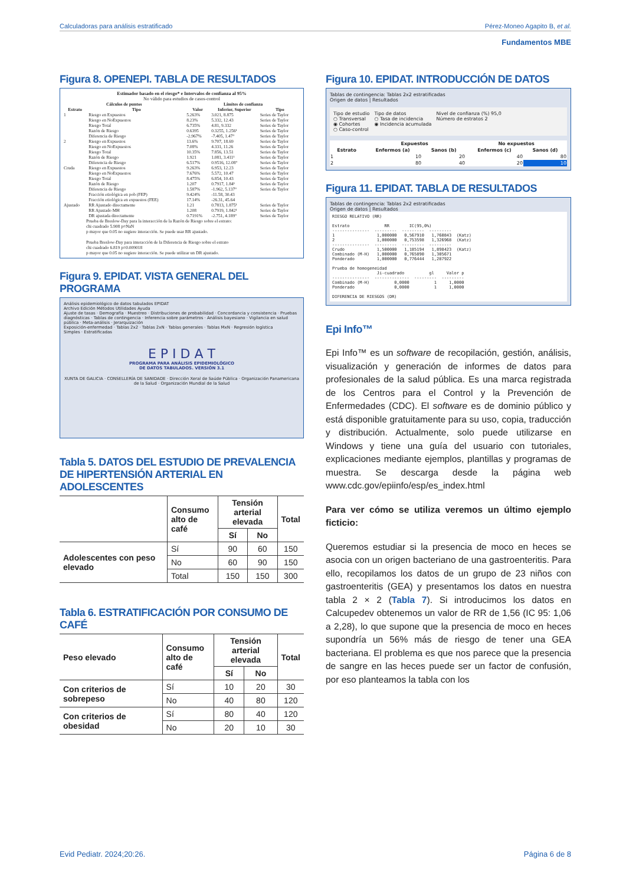Calculadoras para análisis estratificado Pérez-Moneo Agapito B, et al.
Fundamentos MBE
Figura 8. OPENEPI. TABLA DE RESULTADOS
Estimador basado en el riesgo* e Intervalos de confianza al 95%
No válido para estudios de casos-control
| Cálculos de puntos | | Límites de confianza | | |
| --- | --- | --- | --- | --- |
| Estrato | Tipo | Valor | Inferior, Superior | Tipo |
| 1 | Riesgo en Expuestos | 5.263% | 3.021, 8.875 | Series de Taylor |
| | Riesgo en NoExpuestos | 8.23% | 5.332, 12.43 | Series de Taylor |
| | Riesgo Total | 6.735% | 4.81, 9.332 | Series de Taylor |
| | Razón de Riesgo | 0.6395 | 0.3255, 1.256¹ | Series de Taylor |
| | Diferencia de Riesgo | -2.967% | -7.405, 1.47° | Series de Taylor |
| 2 | Riesgo en Expuestos | 13.6% | 9.707, 18.69 | Series de Taylor |
| | Riesgo en NoExpuestos | 7.08% | 4.331, 11.26 | Series de Taylor |
| | Riesgo Total | 10.35% | 7.856, 13.51 | Series de Taylor |
| | Razón de Riesgo | 1.921 | 1.081, 3.411¹ | Series de Taylor |
| | Diferencia de Riesgo | 6.517% | 0.9516, 12.08° | Series de Taylor |
| Cruda | Riesgo en Expuestos | 9.263% | 6.953, 12.23 | Series de Taylor |
| | Riesgo en NoExpuestos | 7.676% | 5.572, 10.47 | Series de Taylor |
| | Riesgo Total | 8.475% | 6.854, 10.43 | Series de Taylor |
| | Razón de Riesgo | 1.207 | 0.7917, 1.84¹ | Series de Taylor |
| | Diferencia de Riesgo | 1.587% | -1.962, 5.137° | Series de Taylor |
| | Fracción etiológica en pob (FEP) | 9.424% | -11.58, 30.43 | |
| | Fracción etiológica en expuestos (FEE) | 17.14% | -26.31, 45.64 | |
| Ajustado | RR Ajustado directamente | 1.21 | 0.7813, 1.875¹ | Series de Taylor |
| | RR Ajustado MH | 1.208 | 0.7919, 1.842¹ | Series de Taylor |
| | DR ajustada directamente | 0.7191% | -2.751, 4.189° | Series de Taylor |
Prueba de Breslow-Day para la interacción de la Razón de Riesgo sobre el estrato:
chi cuadrado 5.908 p=NaN
p mayor que 0.05 no sugiere interacción. Se puede usar RR ajustado.
Prueba Breslow-Day para interacción de la Diferencia de Riesgo sobre el estrato
chi cuadrado 6.819 p=0.009018
p mayor que 0.05 no sugiere interacción. Se puede utilizar un DR ajustado.
Figura 9. EPIDAT. VISTA GENERAL DEL PROGRAMA
Análisis epidemiológico de datos tabulados EPIDAT
Archivo Edición Métodos Utilidades Ayuda
Ajuste de tasas · Demografía · Muestreo · Distribuciones de probabilidad · Concordancia y consistencia · Pruebas diagnósticas · Tablas de contingencia · Inferencia sobre parámetros · Análisis bayesiano · Vigilancia en salud pública · Meta-análisis · Jerarquización
Exposición-enfermedad · Tablas 2x2 · Tablas 2xN · Tablas generales · Tablas MxN · Regresión logística
Simples · Estratificadas
E P I D A T
PROGRAMA PARA ANÁLISIS EPIDEMIOLÓGICO
DE DATOS TABULADOS. VERSIÓN 3.1
XUNTA DE GALICIA · CONSELLERÍA DE SANIDADE · Dirección Xeral de Saúde Pública · Organización Panamericana de la Salud · Organización Mundial de la Salud
Tabla 5. DATOS DEL ESTUDIO DE PREVALENCIA DE HIPERTENSIÓN ARTERIAL EN ADOLESCENTES
| | Consumo alto de café | Tensión arterial elevada | | Total |
| --- | --- | --- | --- | --- |
| | | Sí | No | |
| Adolescentes con peso elevado | Sí | 90 | 60 | 150 |
| | No | 60 | 90 | 150 |
| | Total | 150 | 150 | 300 |
Tabla 6. ESTRATIFICACIÓN POR CONSUMO DE CAFÉ
| Peso elevado | Consumo alto de café | Tensión arterial elevada | | Total |
| --- | --- | --- | --- | --- |
| | | Sí | No | |
| Con criterios de sobrepeso | Sí | 10 | 20 | 30 |
| | No | 40 | 80 | 120 |
| Con criterios de obesidad | Sí | 80 | 40 | 120 |
| | No | 20 | 10 | 30 |
Figura 10. EPIDAT. INTRODUCCIÓN DE DATOS
Tablas de contingencia: Tablas 2x2 estratificadas
Origen de datos | Resultados
Tipo de estudio
○ Transversal
◉ Cohortes
○ Caso-control
Tipo de datos
○ Tasa de incidencia
◉ Incidencia acumulada
Nivel de confianza (%) 95,0
Número de estratos 2
| | Expuestos | | No expuestos | |
| --- | --- | --- | --- | --- |
| Estrato | Enfermos (a) | Sanos (b) | Enfermos (c) | Sanos (d) |
| 1 | 10 | 20 | 40 | 80 |
| 2 | 80 | 40 | 20 | 10 |
Figura 11. EPIDAT. TABLA DE RESULTADOS
Tablas de contingencia: Tablas 2x2 estratificadas
Origen de datos | Resultados
RIESGO RELATIVO (RR) Estrato RR IC(95,0%) --------------- --------- --------- --------- 1 1,000000 0,567910 1,760843 (Katz) 2 1,000000 0,753598 1,326968 (Katz) --------------- --------- --------- --------- Crudo 1,500000 1,185194 1,898423 (Katz) Combinado (M-H) 1,000000 0,765890 1,305671 Ponderado 1,000000 0,776444 1,287922 Prueba de homogeneidad Ji-cuadrado gl Valor p --------------- -------------- --------- --------- Combinado (M-H) 0,0000 1 1,0000 Ponderado 0,0000 1 1,0000 DIFERENCIA DE RIESGOS (DR)
Epi Info™
Epi Info™ es un software de recopilación, gestión, análisis, visualización y generación de informes de datos para profesionales de la salud pública. Es una marca registrada de los Centros para el Control y la Prevención de Enfermedades (CDC). El software es de dominio público y está disponible gratuitamente para su uso, copia, traducción y distribución. Actualmente, solo puede utilizarse en Windows y tiene una guía del usuario con tutoriales, explicaciones mediante ejemplos, plantillas y programas de muestra. Se descarga desde la página web www.cdc.gov/epiinfo/esp/es_index.html
Para ver cómo se utiliza veremos un último ejemplo ficticio:
Queremos estudiar si la presencia de moco en heces se asocia con un origen bacteriano de una gastroenteritis. Para ello, recopilamos los datos de un grupo de 23 niños con gastroenteritis (GEA) y presentamos los datos en nuestra tabla 2 × 2 (Tabla 7). Si introducimos los datos en Calcupedev obtenemos un valor de RR de 1,56 (IC 95: 1,06 a 2,28), lo que supone que la presencia de moco en heces supondría un 56% más de riesgo de tener una GEA bacteriana. El problema es que nos parece que la presencia de sangre en las heces puede ser un factor de confusión, por eso planteamos la tabla con los
Evid Pediatr. 2024;20:26. Página 6 de 8